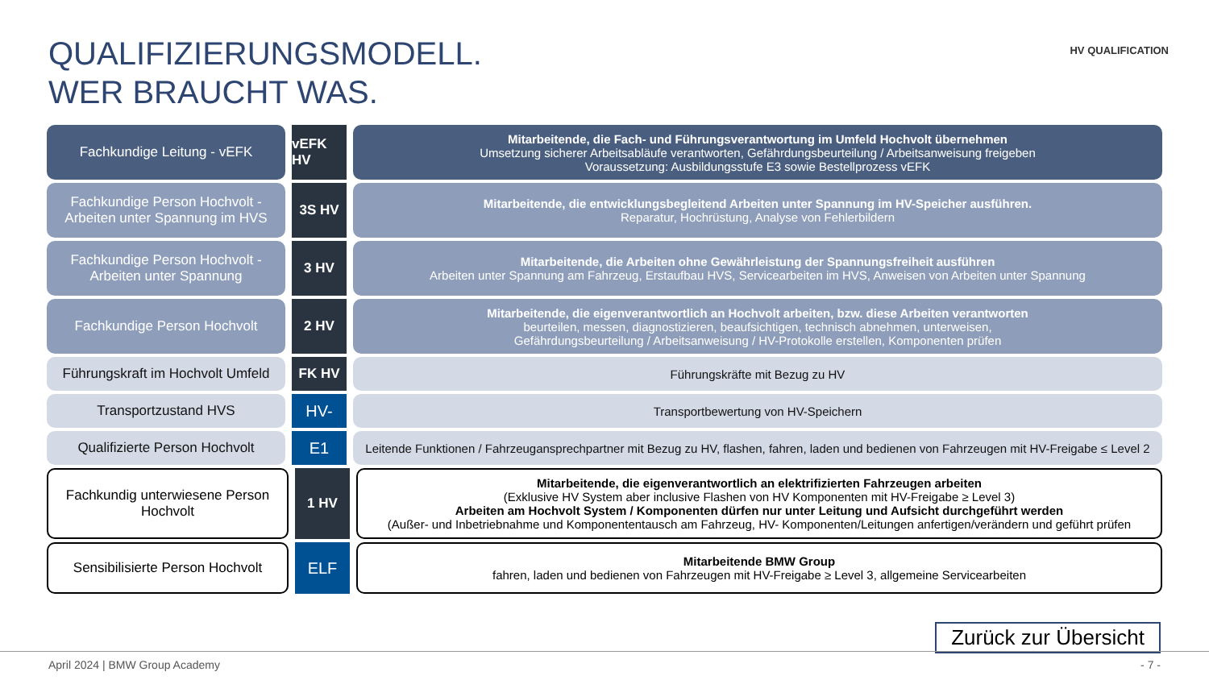QUALIFIZIERUNGSMODELL.
WER BRAUCHT WAS.
HV QUALIFICATION
Fachkundige Leitung - vEFK vEFK HV
Mitarbeitende, die Fach- und Führungsverantwortung im Umfeld Hochvolt übernehmen
Umsetzung sicherer Arbeitsabläufe verantworten, Gefährdungsbeurteilung / Arbeitsanweisung freigeben
Voraussetzung: Ausbildungsstufe E3 sowie Bestellprozess vEFK
Fachkundige Person Hochvolt - Arbeiten unter Spannung im HVS
3S HV
Mitarbeitende, die entwicklungsbegleitend Arbeiten unter Spannung im HV-Speicher ausführen.
Reparatur, Hochrüstung, Analyse von Fehlerbildern
Fachkundige Person Hochvolt - Arbeiten unter Spannung
3 HV
Mitarbeitende, die Arbeiten ohne Gewährleistung der Spannungsfreiheit ausführen
Arbeiten unter Spannung am Fahrzeug, Erstaufbau HVS, Servicearbeiten im HVS, Anweisen von Arbeiten unter Spannung
Fachkundige Person Hochvolt 2 HV
Mitarbeitende, die eigenverantwortlich an Hochvolt arbeiten, bzw. diese Arbeiten verantworten
beurteilen, messen, diagnostizieren, beaufsichtigen, technisch abnehmen, unterweisen,
Gefährdungsbeurteilung / Arbeitsanweisung / HV-Protokolle erstellen, Komponenten prüfen
Führungskraft im Hochvolt Umfeld
FK HV
Führungskräfte mit Bezug zu HV
Transportzustand HVS
HV-
Transportbewertung von HV-Speichern
Qualifizierte Person Hochvolt
E1
Leitende Funktionen / Fahrzeugansprechpartner mit Bezug zu HV, flashen, fahren, laden und bedienen von Fahrzeugen mit HV-Freigabe ≤ Level 2
Fachkundig unterwiesene Person Hochvolt
1 HV
Mitarbeitende, die eigenverantwortlich an elektrifizierten Fahrzeugen arbeiten
(Exklusive HV System aber inclusive Flashen von HV Komponenten mit HV-Freigabe ≥ Level 3)
Arbeiten am Hochvolt System / Komponenten dürfen nur unter Leitung und Aufsicht durchgeführt werden
(Außer- und Inbetriebnahme und Komponententausch am Fahrzeug, HV- Komponenten/Leitungen anfertigen/verändern und geführt prüfen
Sensibilisierte Person Hochvolt
ELF
Mitarbeitende BMW Group
fahren, laden und bedienen von Fahrzeugen mit HV-Freigabe ≥ Level 3, allgemeine Servicearbeiten
Zurück zur Übersicht
April 2024 | BMW Group Academy - 7 -